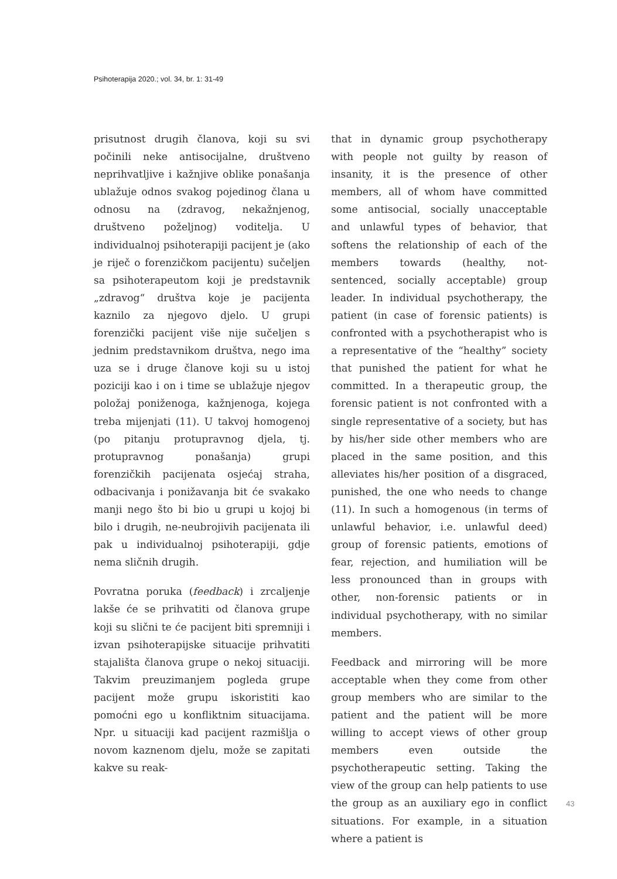Psihoterapija 2020.; vol. 34, br. 1: 31-49
prisutnost drugih članova, koji su svi počinili neke antisocijalne, društveno neprihvatljive i kažnjive oblike ponašanja ublažuje odnos svakog pojedinog člana u odnosu na (zdravog, nekažnjenog, društveno poželjnog) voditelja. U individualnoj psihoterapiji pacijent je (ako je riječ o forenzičkom pacijentu) sučeljen sa psihoterapeutom koji je predstavnik „zdravog“ društva koje je pacijenta kaznilo za njegovo djelo. U grupi forenzički pacijent više nije sučeljen s jednim predstavnikom društva, nego ima uza se i druge članove koji su u istoj poziciji kao i on i time se ublažuje njegov položaj poniženoga, kažnjenoga, kojega treba mijenjati (11). U takvoj homogenoj (po pitanju protupravnog djela, tj. protupravnog ponašanja) grupi forenzičkih pacijenata osjećaj straha, odbacivanja i ponižavanja bit će svakako manji nego što bi bio u grupi u kojoj bi bilo i drugih, ne-neubrojivih pacijenata ili pak u individualnoj psihoterapiji, gdje nema sličnih drugih.
Povratna poruka (feedback) i zrcaljenje lakše će se prihvatiti od članova grupe koji su slični te će pacijent biti spremniji i izvan psihoterapijske situacije prihvatiti stajališta članova grupe o nekoj situaciji. Takvim preuzimanjem pogleda grupe pacijent može grupu iskoristiti kao pomoćni ego u konfliktnim situacijama. Npr. u situaciji kad pacijent razmišlja o novom kaznenom djelu, može se zapitati kakve su reak-
that in dynamic group psychotherapy with people not guilty by reason of insanity, it is the presence of other members, all of whom have committed some antisocial, socially unacceptable and unlawful types of behavior, that softens the relationship of each of the members towards (healthy, not-sentenced, socially acceptable) group leader. In individual psychotherapy, the patient (in case of forensic patients) is confronted with a psychotherapist who is a representative of the “healthy” society that punished the patient for what he committed. In a therapeutic group, the forensic patient is not confronted with a single representative of a society, but has by his/her side other members who are placed in the same position, and this alleviates his/her position of a disgraced, punished, the one who needs to change (11). In such a homogenous (in terms of unlawful behavior, i.e. unlawful deed) group of forensic patients, emotions of fear, rejection, and humiliation will be less pronounced than in groups with other, non-forensic patients or in individual psychotherapy, with no similar members.
Feedback and mirroring will be more acceptable when they come from other group members who are similar to the patient and the patient will be more willing to accept views of other group members even outside the psychotherapeutic setting. Taking the view of the group can help patients to use the group as an auxiliary ego in conflict situations. For example, in a situation where a patient is
43